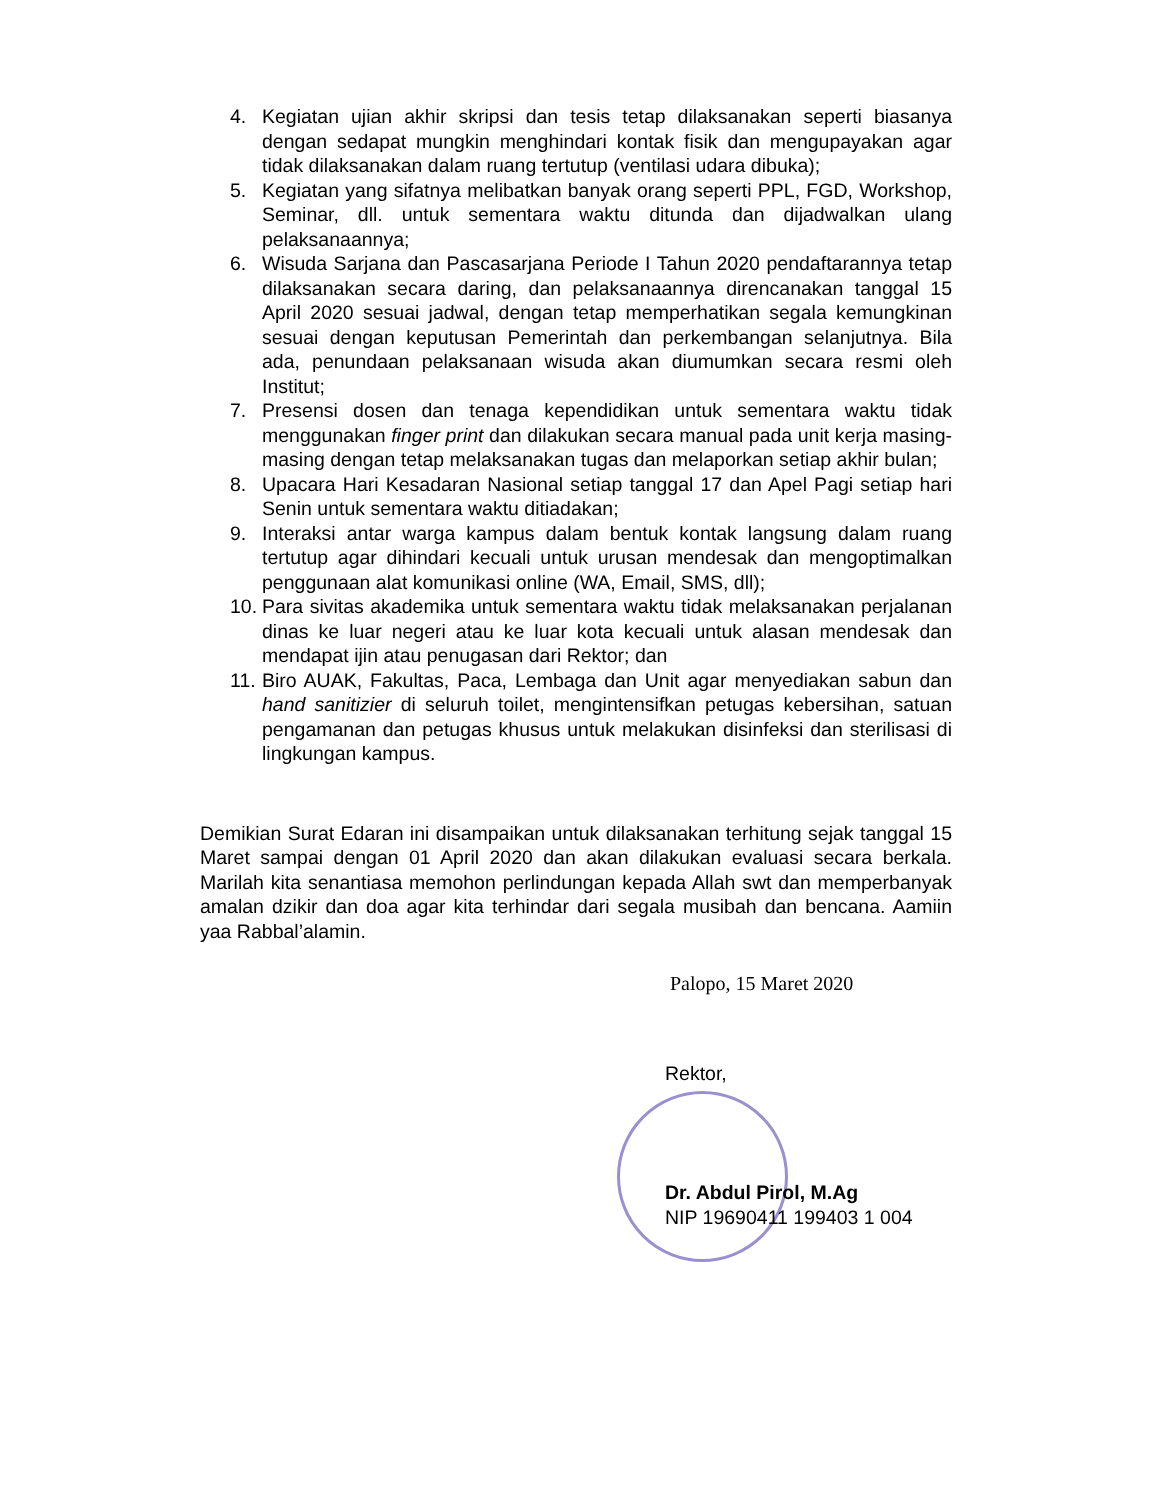4. Kegiatan ujian akhir skripsi dan tesis tetap dilaksanakan seperti biasanya dengan sedapat mungkin menghindari kontak fisik dan mengupayakan agar tidak dilaksanakan dalam ruang tertutup (ventilasi udara dibuka);
5. Kegiatan yang sifatnya melibatkan banyak orang seperti PPL, FGD, Workshop, Seminar, dll. untuk sementara waktu ditunda dan dijadwalkan ulang pelaksanaannya;
6. Wisuda Sarjana dan Pascasarjana Periode I Tahun 2020 pendaftarannya tetap dilaksanakan secara daring, dan pelaksanaannya direncanakan tanggal 15 April 2020 sesuai jadwal, dengan tetap memperhatikan segala kemungkinan sesuai dengan keputusan Pemerintah dan perkembangan selanjutnya. Bila ada, penundaan pelaksanaan wisuda akan diumumkan secara resmi oleh Institut;
7. Presensi dosen dan tenaga kependidikan untuk sementara waktu tidak menggunakan finger print dan dilakukan secara manual pada unit kerja masing-masing dengan tetap melaksanakan tugas dan melaporkan setiap akhir bulan;
8. Upacara Hari Kesadaran Nasional setiap tanggal 17 dan Apel Pagi setiap hari Senin untuk sementara waktu ditiadakan;
9. Interaksi antar warga kampus dalam bentuk kontak langsung dalam ruang tertutup agar dihindari kecuali untuk urusan mendesak dan mengoptimalkan penggunaan alat komunikasi online (WA, Email, SMS, dll);
10.
Para sivitas akademika untuk sementara waktu tidak melaksanakan perjalanan dinas ke luar negeri atau ke luar kota kecuali untuk alasan mendesak dan mendapat ijin atau penugasan dari Rektor; dan
11.
Biro AUAK, Fakultas, Paca, Lembaga dan Unit agar menyediakan sabun dan hand sanitizier di seluruh toilet, mengintensifkan petugas kebersihan, satuan pengamanan dan petugas khusus untuk melakukan disinfeksi dan sterilisasi di lingkungan kampus.
Demikian Surat Edaran ini disampaikan untuk dilaksanakan terhitung sejak tanggal 15 Maret sampai dengan 01 April 2020 dan akan dilakukan evaluasi secara berkala. Marilah kita senantiasa memohon perlindungan kepada Allah swt dan memperbanyak amalan dzikir dan doa agar kita terhindar dari segala musibah dan bencana. Aamiin yaa Rabbal’alamin.
Palopo, 15 Maret 2020
Rektor,
Dr. Abdul Pirol, M.Ag
NIP 19690411 199403 1 004